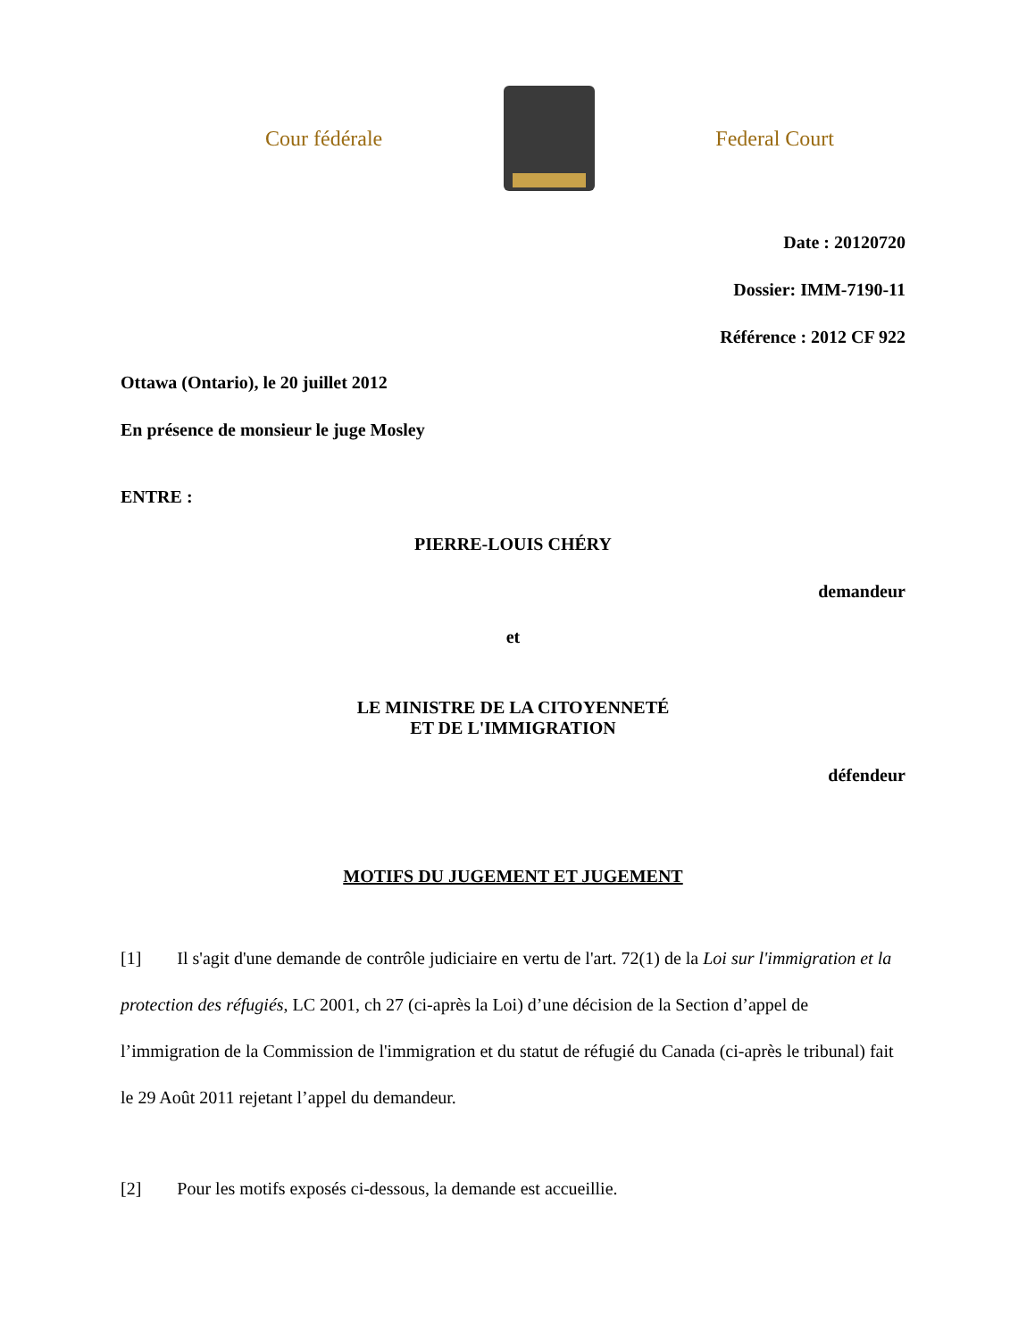Cour fédérale Federal Court
Date : 20120720
Dossier: IMM-7190-11
Référence : 2012 CF 922
Ottawa (Ontario), le 20 juillet 2012
En présence de monsieur le juge Mosley
ENTRE :
PIERRE-LOUIS CHÉRY
demandeur
et
LE MINISTRE DE LA CITOYENNETÉ
ET DE L'IMMIGRATION
défendeur
MOTIFS DU JUGEMENT ET JUGEMENT
[1] Il s'agit d'une demande de contrôle judiciaire en vertu de l'art. 72(1) de la Loi sur l'immigration et la protection des réfugiés, LC 2001, ch 27 (ci-après la Loi) d’une décision de la Section d’appel de l’immigration de la Commission de l'immigration et du statut de réfugié du Canada (ci-après le tribunal) fait le 29 Août 2011 rejetant l’appel du demandeur.
[2] Pour les motifs exposés ci-dessous, la demande est accueillie.